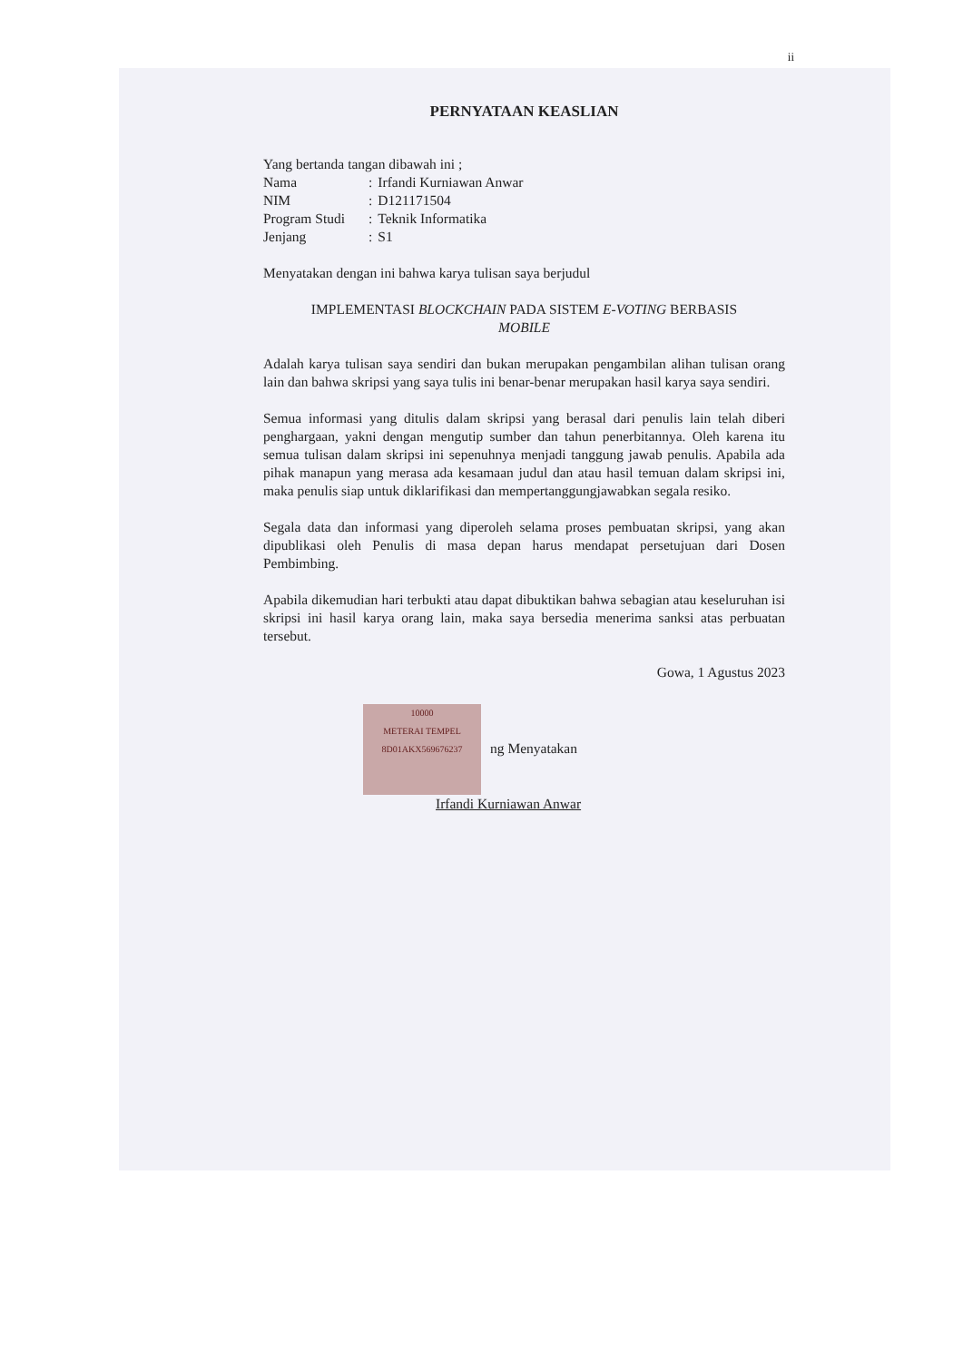ii
PERNYATAAN KEASLIAN
Yang bertanda tangan dibawah ini ;
| Nama | : | Irfandi Kurniawan Anwar |
| NIM | : | D121171504 |
| Program Studi | : | Teknik Informatika |
| Jenjang | : | S1 |
Menyatakan dengan ini bahwa karya tulisan saya berjudul
IMPLEMENTASI BLOCKCHAIN PADA SISTEM E-VOTING BERBASIS
MOBILE
Adalah karya tulisan saya sendiri dan bukan merupakan pengambilan alihan tulisan orang lain dan bahwa skripsi yang saya tulis ini benar-benar merupakan hasil karya saya sendiri.
Semua informasi yang ditulis dalam skripsi yang berasal dari penulis lain telah diberi penghargaan, yakni dengan mengutip sumber dan tahun penerbitannya. Oleh karena itu semua tulisan dalam skripsi ini sepenuhnya menjadi tanggung jawab penulis. Apabila ada pihak manapun yang merasa ada kesamaan judul dan atau hasil temuan dalam skripsi ini, maka penulis siap untuk diklarifikasi dan mempertanggungjawabkan segala resiko.
Segala data dan informasi yang diperoleh selama proses pembuatan skripsi, yang akan dipublikasi oleh Penulis di masa depan harus mendapat persetujuan dari Dosen Pembimbing.
Apabila dikemudian hari terbukti atau dapat dibuktikan bahwa sebagian atau keseluruhan isi skripsi ini hasil karya orang lain, maka saya bersedia menerima sanksi atas perbuatan tersebut.
Gowa, 1 Agustus 2023
10000
METERAI TEMPEL
8D01AKX569676237 ng Menyatakan
Irfandi Kurniawan Anwar